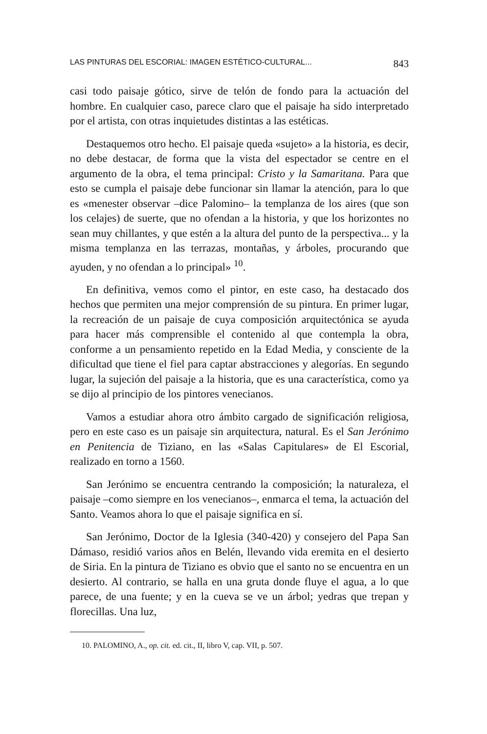LAS PINTURAS DEL ESCORIAL: IMAGEN ESTÉTICO-CULTURAL... 843
casi todo paisaje gótico, sirve de telón de fondo para la actuación del hombre. En cualquier caso, parece claro que el paisaje ha sido interpretado por el artista, con otras inquietudes distintas a las es­téticas.
Destaquemos otro hecho. El paisaje queda «sujeto» a la historia, es decir, no debe destacar, de forma que la vista del espectador se centre en el argumento de la obra, el tema principal: Cristo y la Samaritana. Para que esto se cumpla el paisaje debe funcionar sin llamar la atención, para lo que es «menester observar –dice Palo­mino– la templanza de los aires (que son los celajes) de suerte, que no ofendan a la historia, y que los horizontes no sean muy chillan­tes, y que estén a la altura del punto de la perspectiva... y la misma templanza en las terrazas, montañas, y árboles, procurando que ayuden, y no ofendan a lo principal» <sup>10</sup>.
En definitiva, vemos como el pintor, en este caso, ha destacado dos hechos que permiten una mejor comprensión de su pintura. En primer lugar, la recreación de un paisaje de cuya composición ar­quitectónica se ayuda para hacer más comprensible el contenido al que contempla la obra, conforme a un pensamiento repetido en la Edad Media, y consciente de la dificultad que tiene el fiel para captar abstracciones y alegorías. En segundo lugar, la sujeción del paisaje a la historia, que es una característica, como ya se dijo al principio de los pintores venecianos.
Vamos a estudiar ahora otro ámbito cargado de significación religiosa, pero en este caso es un paisaje sin arquitectura, natural. Es el San Jerónimo en Penitencia de Tiziano, en las «Salas Capitu­lares» de El Escorial, realizado en torno a 1560.
San Jerónimo se encuentra centrando la composición; la natura­leza, el paisaje –como siempre en los venecianos–, enmarca el te­ma, la actuación del Santo. Veamos ahora lo que el paisaje signifi­ca en sí.
San Jerónimo, Doctor de la Iglesia (340-420) y consejero del Papa San Dámaso, residió varios años en Belén, llevando vida eremita en el desierto de Siria. En la pintura de Tiziano es obvio que el santo no se encuentra en un desierto. Al contrario, se halla en una gruta donde fluye el agua, a lo que parece, de una fuente; y en la cueva se ve un árbol; yedras que trepan y florecillas. Una luz,
10. PALOMINO, A., op. cit. ed. cit., II, libro V, cap. VII, p. 507.